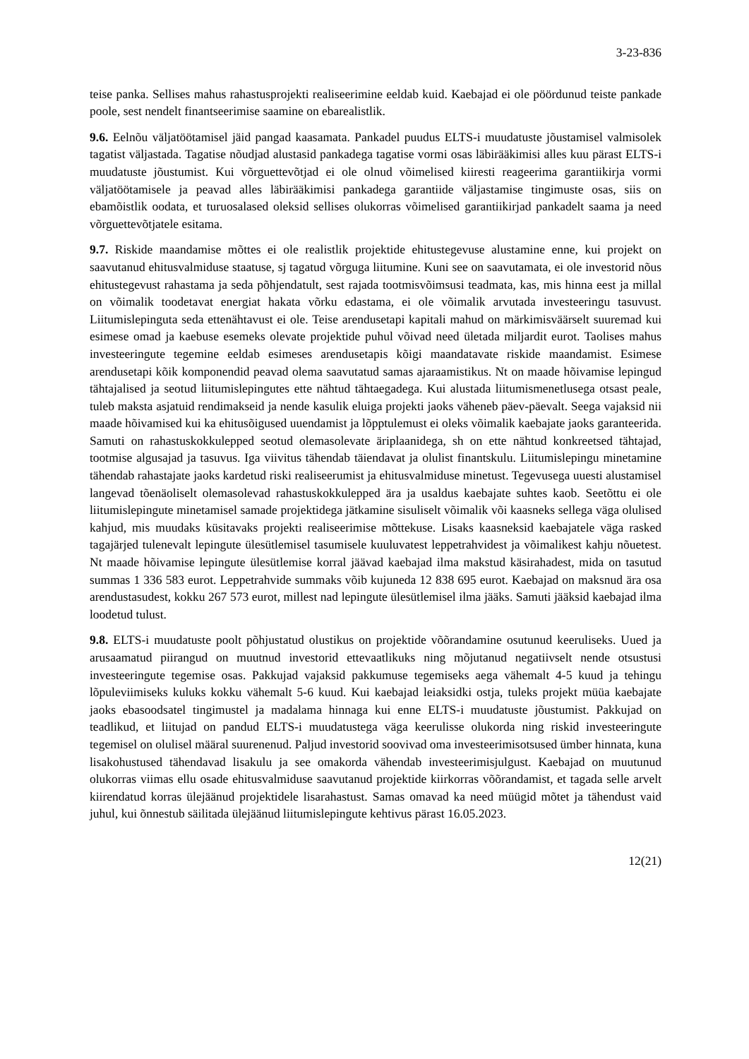3-23-836
teise panka. Sellises mahus rahastusprojekti realiseerimine eeldab kuid. Kaebajad ei ole pöördunud teiste pankade poole, sest nendelt finantseerimise saamine on ebarealistlik.
9.6. Eelnõu väljatöötamisel jäid pangad kaasamata. Pankadel puudus ELTS-i muudatuste jõustamisel valmisolek tagatist väljastada. Tagatise nõudjad alustasid pankadega tagatise vormi osas läbirääkimisi alles kuu pärast ELTS-i muudatuste jõustumist. Kui võrguettevõtjad ei ole olnud võimelised kiiresti reageerima garantiikirja vormi väljatöötamisele ja peavad alles läbirääkimisi pankadega garantiide väljastamise tingimuste osas, siis on ebamõistlik oodata, et turuosalased oleksid sellises olukorras võimelised garantiikirjad pankadelt saama ja need võrguettevõtjatele esitama.
9.7. Riskide maandamise mõttes ei ole realistlik projektide ehitustegevuse alustamine enne, kui projekt on saavutanud ehitusvalmiduse staatuse, sj tagatud võrguga liitumine. Kuni see on saavutamata, ei ole investorid nõus ehitustegevust rahastama ja seda põhjendatult, sest rajada tootmisvõimsusi teadmata, kas, mis hinna eest ja millal on võimalik toodetavat energiat hakata võrku edastama, ei ole võimalik arvutada investeeringu tasuvust. Liitumislepinguta seda ettenähtavust ei ole. Teise arendusetapi kapitali mahud on märkimisväärselt suuremad kui esimese omad ja kaebuse esemeks olevate projektide puhul võivad need ületada miljardit eurot. Taolises mahus investeeringute tegemine eeldab esimeses arendusetapis kõigi maandatavate riskide maandamist. Esimese arendusetapi kõik komponendid peavad olema saavutatud samas ajaraamistikus. Nt on maade hõivamise lepingud tähtajalised ja seotud liitumislepingutes ette nähtud tähtaegadega. Kui alustada liitumismenetlusega otsast peale, tuleb maksta asjatuid rendimakseid ja nende kasulik eluiga projekti jaoks väheneb päev-päevalt. Seega vajaksid nii maade hõivamised kui ka ehitusõigused uuendamist ja lõpptulemust ei oleks võimalik kaebajate jaoks garanteerida. Samuti on rahastuskokkulepped seotud olemasolevate äriplaanidega, sh on ette nähtud konkreetsed tähtajad, tootmise algusajad ja tasuvus. Iga viivitus tähendab täiendavat ja olulist finantskulu. Liitumislepingu minetamine tähendab rahastajate jaoks kardetud riski realiseerumist ja ehitusvalmiduse minetust. Tegevusega uuesti alustamisel langevad tõenäoliselt olemasolevad rahastuskokkulepped ära ja usaldus kaebajate suhtes kaob. Seetõttu ei ole liitumislepingute minetamisel samade projektidega jätkamine sisuliselt võimalik või kaasneks sellega väga olulised kahjud, mis muudaks küsitavaks projekti realiseerimise mõttekuse. Lisaks kaasneksid kaebajatele väga rasked tagajärjed tulenevalt lepingute ülesütlemisel tasumisele kuuluvatest leppetrahvidest ja võimalikest kahju nõuetest. Nt maade hõivamise lepingute ülesütlemise korral jäävad kaebajad ilma makstud käsirahadest, mida on tasutud summas 1 336 583 eurot. Leppetrahvide summaks võib kujuneda 12 838 695 eurot. Kaebajad on maksnud ära osa arendustasudest, kokku 267 573 eurot, millest nad lepingute ülesütlemisel ilma jääks. Samuti jääksid kaebajad ilma loodetud tulust.
9.8. ELTS-i muudatuste poolt põhjustatud olustikus on projektide võõrandamine osutunud keeruliseks. Uued ja arusaamatud piirangud on muutnud investorid ettevaatlikuks ning mõjutanud negatiivselt nende otsustusi investeeringute tegemise osas. Pakkujad vajaksid pakkumuse tegemiseks aega vähemalt 4-5 kuud ja tehingu lõpuleviimiseks kuluks kokku vähemalt 5-6 kuud. Kui kaebajad leiaksidki ostja, tuleks projekt müüa kaebajate jaoks ebasoodsatel tingimustel ja madalama hinnaga kui enne ELTS-i muudatuste jõustumist. Pakkujad on teadlikud, et liitujad on pandud ELTS-i muudatustega väga keerulisse olukorda ning riskid investeeringute tegemisel on olulisel määral suurenenud. Paljud investorid soovivad oma investeerimisotsused ümber hinnata, kuna lisakohustused tähendavad lisakulu ja see omakorda vähendab investeerimisjulgust. Kaebajad on muutunud olukorras viimas ellu osade ehitusvalmiduse saavutanud projektide kiirkorras võõrandamist, et tagada selle arvelt kiirendatud korras ülejäänud projektidele lisarahastust. Samas omavad ka need müügid mõtet ja tähendust vaid juhul, kui õnnestub säilitada ülejäänud liitumislepingute kehtivus pärast 16.05.2023.
12(21)